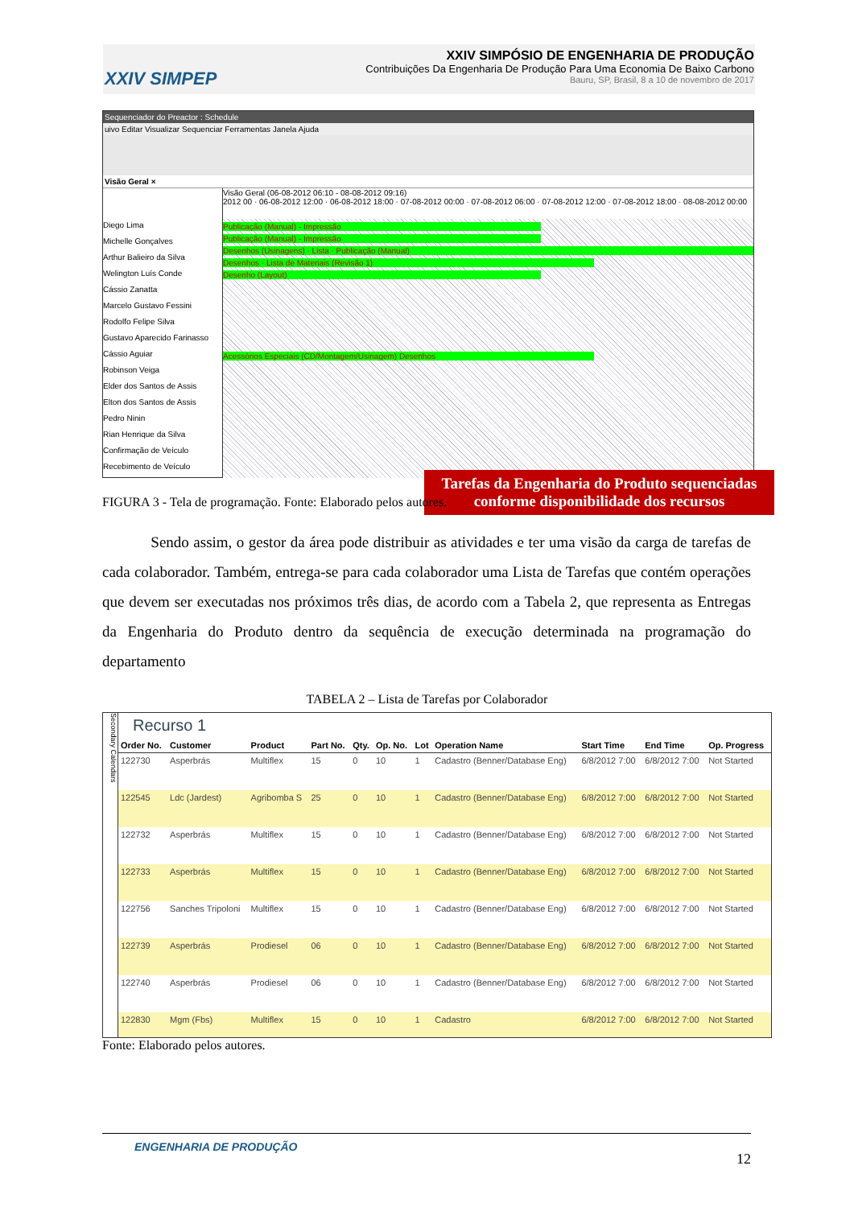XXIV SIMPEP
XXIV SIMPÓSIO DE ENGENHARIA DE PRODUÇÃO
Contribuições Da Engenharia De Produção Para Uma Economia De Baixo Carbono
Bauru, SP, Brasil, 8 a 10 de novembro de 2017
Sequenciador do Preactor : Schedule
uivo Editar Visualizar Sequenciar Ferramentas Janela Ajuda
Visão Geral ×
Diego Lima
Michelle Gonçalves
Arthur Balieiro da Silva
Welington Luís Conde
Cássio Zanatta
Marcelo Gustavo Fessini
Rodolfo Felipe Silva
Gustavo Aparecido Farinasso
Cássio Aguiar
Robinson Veiga
Elder dos Santos de Assis
Elton dos Santos de Assis
Pedro Ninin
Rian Henrique da Silva
Confirmação de Veículo
Recebimento de Veículo
Visão Geral (06-08-2012 06:10 - 08-08-2012 09:16)
2012 00 · 06-08-2012 12:00 · 06-08-2012 18:00 · 07-08-2012 00:00 · 07-08-2012 06:00 · 07-08-2012 12:00 · 07-08-2012 18:00 · 08-08-2012 00:00
Publicação (Manual) - Impressão
Publicação (Manual) - Impressão
Desenhos (Usinagens) · Lista · Publicação (Manual)
Desenhos · Lista de Materiais (Revisão 1)
Desenho (Layout)
Acessórios Especiais (CD/Montagem/Usinagem) Desenhos
Tarefas da Engenharia do Produto sequenciadas conforme disponibilidade dos recursos
FIGURA 3 - Tela de programação. Fonte: Elaborado pelos autores.
Sendo assim, o gestor da área pode distribuir as atividades e ter uma visão da carga de tarefas de cada colaborador. Também, entrega-se para cada colaborador uma Lista de Tarefas que contém operações que devem ser executadas nos próximos três dias, de acordo com a Tabela 2, que representa as Entregas da Engenharia do Produto dentro da sequência de execução determinada na programação do departamento
TABELA 2 – Lista de Tarefas por Colaborador
Secondary Calendars
Recurso 1
| Order No. | Customer | Product | Part No. | Qty. | Op. No. | Lot | Operation Name | Start Time | End Time | Op. Progress |
| --- | --- | --- | --- | --- | --- | --- | --- | --- | --- | --- |
| 122730 | Asperbrás | Multiflex | 15 | 0 | 10 | 1 | Cadastro (Benner/Database Eng) | 6/8/2012 7:00 | 6/8/2012 7:00 | Not Started |
| 122545 | Ldc (Jardest) | Agribomba S | 25 | 0 | 10 | 1 | Cadastro (Benner/Database Eng) | 6/8/2012 7:00 | 6/8/2012 7:00 | Not Started |
| 122732 | Asperbrás | Multiflex | 15 | 0 | 10 | 1 | Cadastro (Benner/Database Eng) | 6/8/2012 7:00 | 6/8/2012 7:00 | Not Started |
| 122733 | Asperbrás | Multiflex | 15 | 0 | 10 | 1 | Cadastro (Benner/Database Eng) | 6/8/2012 7:00 | 6/8/2012 7:00 | Not Started |
| 122756 | Sanches Tripoloni | Multiflex | 15 | 0 | 10 | 1 | Cadastro (Benner/Database Eng) | 6/8/2012 7:00 | 6/8/2012 7:00 | Not Started |
| 122739 | Asperbrás | Prodiesel | 06 | 0 | 10 | 1 | Cadastro (Benner/Database Eng) | 6/8/2012 7:00 | 6/8/2012 7:00 | Not Started |
| 122740 | Asperbrás | Prodiesel | 06 | 0 | 10 | 1 | Cadastro (Benner/Database Eng) | 6/8/2012 7:00 | 6/8/2012 7:00 | Not Started |
| 122830 | Mgm (Fbs) | Multiflex | 15 | 0 | 10 | 1 | Cadastro | 6/8/2012 7:00 | 6/8/2012 7:00 | Not Started |
Fonte: Elaborado pelos autores.
ENGENHARIA DE PRODUÇÃO
12